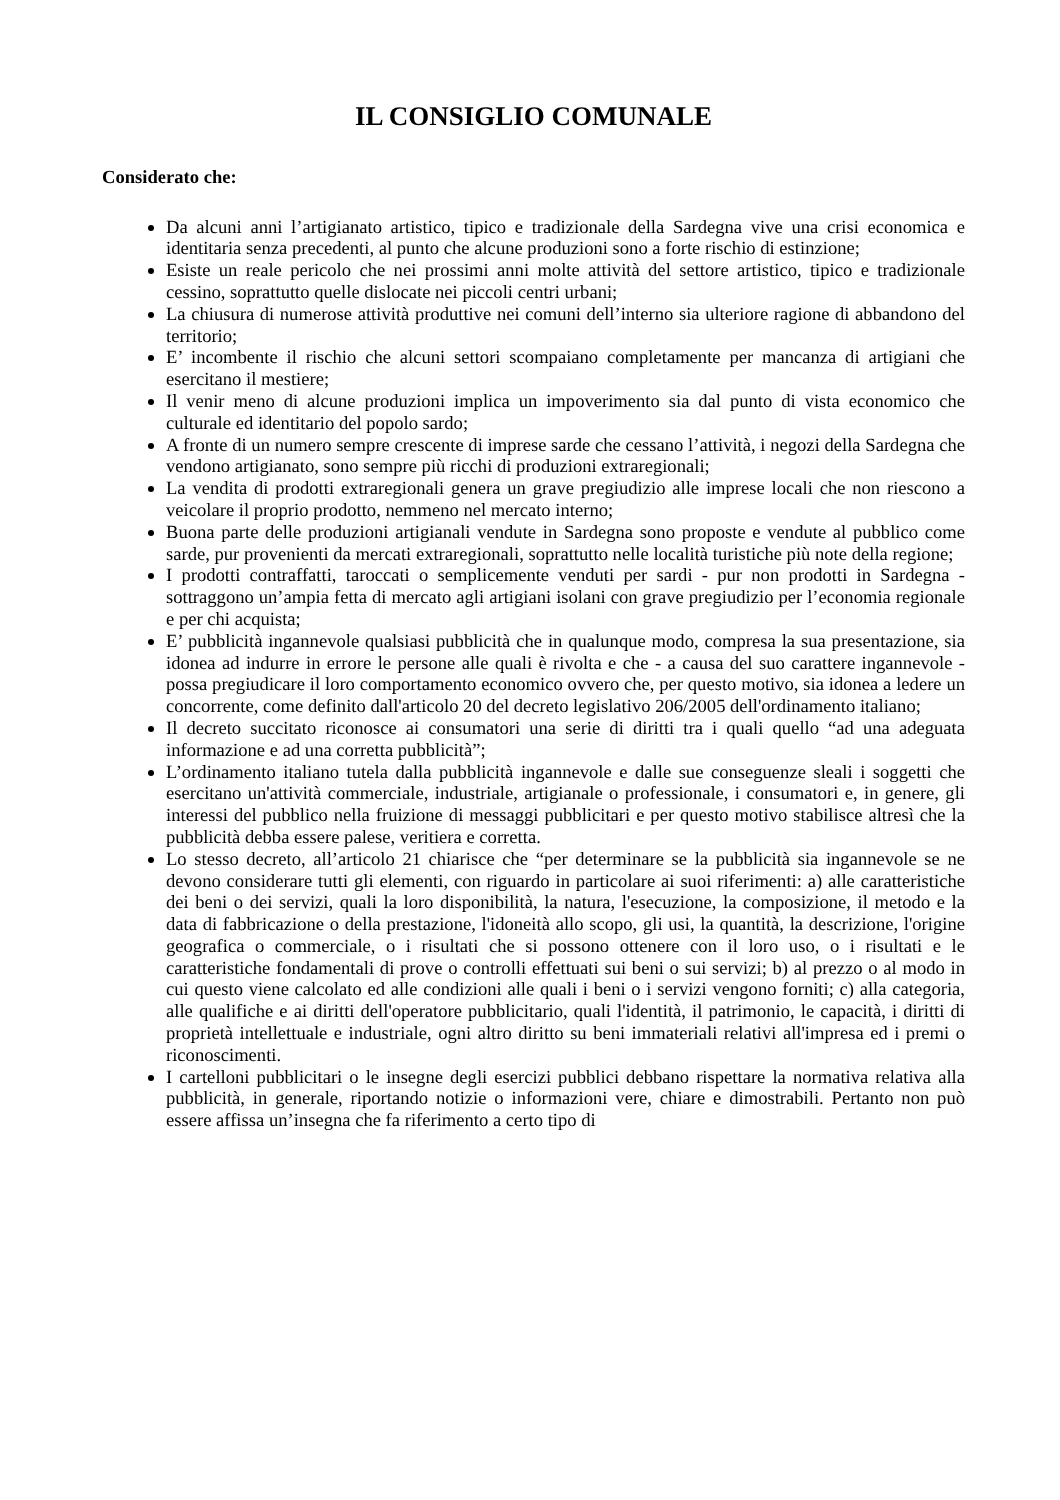IL CONSIGLIO COMUNALE
Considerato che:
Da alcuni anni l’artigianato artistico, tipico e tradizionale della Sardegna vive una crisi economica e identitaria senza precedenti, al punto che alcune produzioni sono a forte rischio di estinzione;
Esiste un reale pericolo che nei prossimi anni molte attività del settore artistico, tipico e tradizionale cessino, soprattutto quelle dislocate nei piccoli centri urbani;
La chiusura di numerose attività produttive nei comuni dell’interno sia ulteriore ragione di abbandono del territorio;
E’ incombente il rischio che alcuni settori scompaiano completamente per mancanza di artigiani che esercitano il mestiere;
Il venir meno di alcune produzioni implica un impoverimento sia dal punto di vista economico che culturale ed identitario del popolo sardo;
A fronte di un numero sempre crescente di imprese sarde che cessano l’attività, i negozi della Sardegna che vendono artigianato, sono sempre più ricchi di produzioni extraregionali;
La vendita di prodotti extraregionali genera un grave pregiudizio alle imprese locali che non riescono a veicolare il proprio prodotto, nemmeno nel mercato interno;
Buona parte delle produzioni artigianali vendute in Sardegna sono proposte e vendute al pubblico come sarde, pur provenienti da mercati extraregionali, soprattutto nelle località turistiche più note della regione;
I prodotti contraffatti, taroccati o semplicemente venduti per sardi - pur non prodotti in Sardegna - sottraggono un’ampia fetta di mercato agli artigiani isolani con grave pregiudizio per l’economia regionale e per chi acquista;
E’ pubblicità ingannevole qualsiasi pubblicità che in qualunque modo, compresa la sua presentazione, sia idonea ad indurre in errore le persone alle quali è rivolta e che - a causa del suo carattere ingannevole - possa pregiudicare il loro comportamento economico ovvero che, per questo motivo, sia idonea a ledere un concorrente, come definito dall'articolo 20 del decreto legislativo 206/2005 dell'ordinamento italiano;
Il decreto succitato riconosce ai consumatori una serie di diritti tra i quali quello “ad una adeguata informazione e ad una corretta pubblicità”;
L’ordinamento italiano tutela dalla pubblicità ingannevole e dalle sue conseguenze sleali i soggetti che esercitano un'attività commerciale, industriale, artigianale o professionale, i consumatori e, in genere, gli interessi del pubblico nella fruizione di messaggi pubblicitari e per questo motivo stabilisce altresì che la pubblicità debba essere palese, veritiera e corretta.
Lo stesso decreto, all’articolo 21 chiarisce che “per determinare se la pubblicità sia ingannevole se ne devono considerare tutti gli elementi, con riguardo in particolare ai suoi riferimenti: a) alle caratteristiche dei beni o dei servizi, quali la loro disponibilità, la natura, l'esecuzione, la composizione, il metodo e la data di fabbricazione o della prestazione, l'idoneità allo scopo, gli usi, la quantità, la descrizione, l'origine geografica o commerciale, o i risultati che si possono ottenere con il loro uso, o i risultati e le caratteristiche fondamentali di prove o controlli effettuati sui beni o sui servizi; b) al prezzo o al modo in cui questo viene calcolato ed alle condizioni alle quali i beni o i servizi vengono forniti; c) alla categoria, alle qualifiche e ai diritti dell'operatore pubblicitario, quali l'identità, il patrimonio, le capacità, i diritti di proprietà intellettuale e industriale, ogni altro diritto su beni immateriali relativi all'impresa ed i premi o riconoscimenti.
I cartelloni pubblicitari o le insegne degli esercizi pubblici debbano rispettare la normativa relativa alla pubblicità, in generale, riportando notizie o informazioni vere, chiare e dimostrabili. Pertanto non può essere affissa un’insegna che fa riferimento a certo tipo di